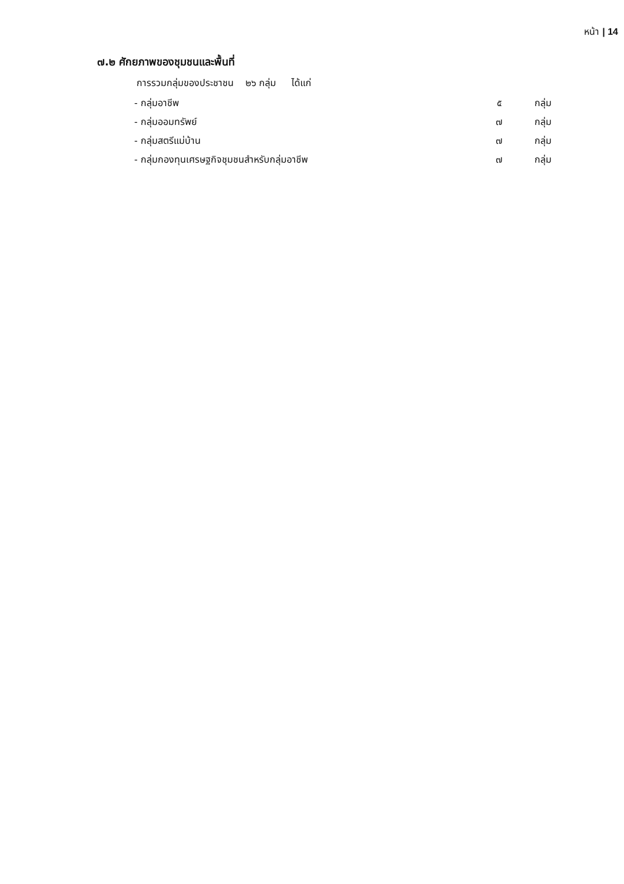หน้า | 14
๗.๒ ศักยภาพของชุมชนและพื้นที่
การรวมกลุ่มของประชาชน ๒๖ กลุ่ม ได้แก่
| - กลุ่มอาชีพ | ๕ | กลุ่ม |
| - กลุ่มออมทรัพย์ | ๗ | กลุ่ม |
| - กลุ่มสตรีแม่บ้าน | ๗ | กลุ่ม |
| - กลุ่มกองทุนเศรษฐกิจชุมชนสำหรับกลุ่มอาชีพ | ๗ | กลุ่ม |